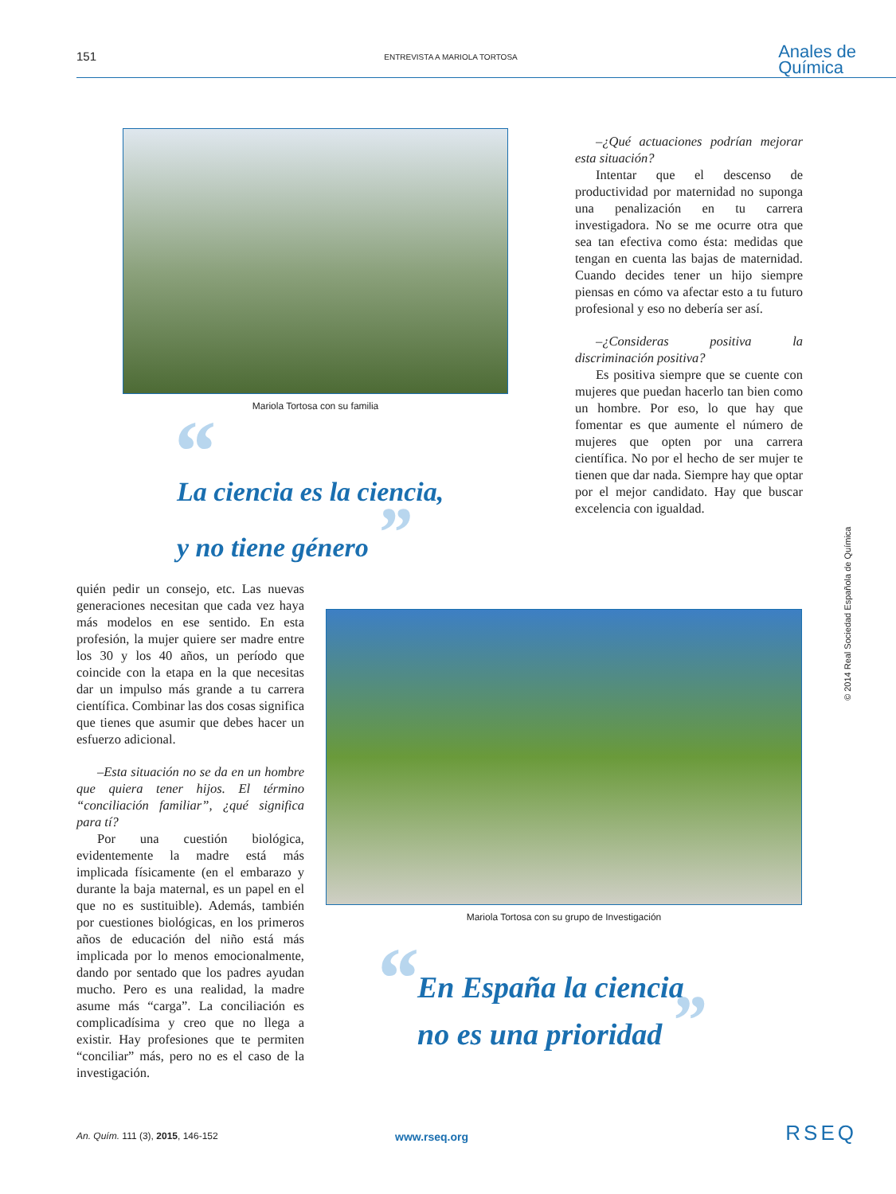151
ENTREVISTA A MARIOLA TORTOSA
Anales de
Química
Mariola Tortosa con su familia
“
La ciencia es la ciencia,
y no tiene género ”
–¿Qué actuaciones podrían mejorar esta situación?
Intentar que el descenso de productividad por maternidad no suponga una penalización en tu carrera investigadora. No se me ocurre otra que sea tan efectiva como ésta: medidas que tengan en cuenta las bajas de maternidad. Cuando decides tener un hijo siempre piensas en cómo va afectar esto a tu futuro profesional y eso no debería ser así.
–¿Consideras positiva la discriminación positiva?
Es positiva siempre que se cuente con mujeres que puedan hacerlo tan bien como un hombre. Por eso, lo que hay que fomentar es que aumente el número de mujeres que opten por una carrera científica. No por el hecho de ser mujer te tienen que dar nada. Siempre hay que optar por el mejor candidato. Hay que buscar excelencia con igualdad.
quién pedir un consejo, etc. Las nuevas generaciones necesitan que cada vez haya más modelos en ese sentido. En esta profesión, la mujer quiere ser madre entre los 30 y los 40 años, un período que coincide con la etapa en la que necesitas dar un impulso más grande a tu carrera científica. Combinar las dos cosas significa que tienes que asumir que debes hacer un esfuerzo adicional.
–Esta situación no se da en un hombre que quiera tener hijos. El término “conciliación familiar”, ¿qué significa para tí?
Por una cuestión biológica, evidentemente la madre está más implicada físicamente (en el embarazo y durante la baja maternal, es un papel en el que no es sustituible). Además, también por cuestiones biológicas, en los primeros años de educación del niño está más implicada por lo menos emocionalmente, dando por sentado que los padres ayudan mucho. Pero es una realidad, la madre asume más “carga”. La conciliación es complicadísima y creo que no llega a existir. Hay profesiones que te permiten “conciliar” más, pero no es el caso de la investigación.
Mariola Tortosa con su grupo de Investigación
“
En España la ciencia
no es una prioridad ”
© 2014 Real Sociedad Española de Química
An. Quím. 111 (3), 2015, 146-152
www.rseq.org
RSEQ